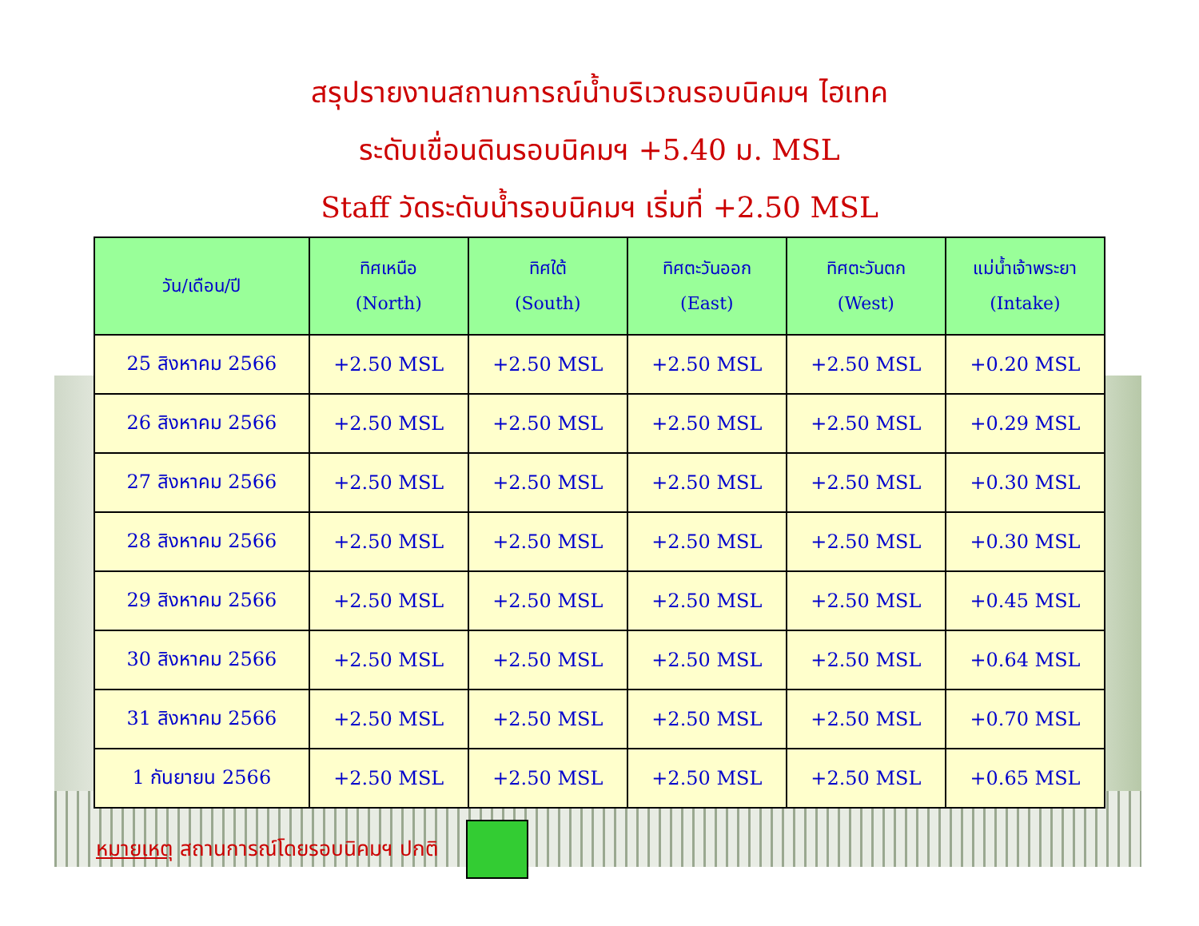สรุปรายงานสถานการณ์น้ำบริเวณรอบนิคมฯ ไฮเทค
ระดับเขื่อนดินรอบนิคมฯ +5.40 ม. MSL
Staff วัดระดับน้ำรอบนิคมฯ เริ่มที่ +2.50 MSL
| วัน/เดือน/ปี | ทิศเหนือ (North) | ทิศใต้ (South) | ทิศตะวันออก (East) | ทิศตะวันตก (West) | แม่น้ำเจ้าพระยา (Intake) |
| --- | --- | --- | --- | --- | --- |
| 25 สิงหาคม 2566 | +2.50 MSL | +2.50 MSL | +2.50 MSL | +2.50 MSL | +0.20 MSL |
| 26 สิงหาคม 2566 | +2.50 MSL | +2.50 MSL | +2.50 MSL | +2.50 MSL | +0.29 MSL |
| 27 สิงหาคม 2566 | +2.50 MSL | +2.50 MSL | +2.50 MSL | +2.50 MSL | +0.30 MSL |
| 28 สิงหาคม 2566 | +2.50 MSL | +2.50 MSL | +2.50 MSL | +2.50 MSL | +0.30 MSL |
| 29 สิงหาคม 2566 | +2.50 MSL | +2.50 MSL | +2.50 MSL | +2.50 MSL | +0.45 MSL |
| 30 สิงหาคม 2566 | +2.50 MSL | +2.50 MSL | +2.50 MSL | +2.50 MSL | +0.64 MSL |
| 31 สิงหาคม 2566 | +2.50 MSL | +2.50 MSL | +2.50 MSL | +2.50 MSL | +0.70 MSL |
| 1 กันยายน 2566 | +2.50 MSL | +2.50 MSL | +2.50 MSL | +2.50 MSL | +0.65 MSL |
หมายเหตุ สถานการณ์โดยรอบนิคมฯ ปกติ